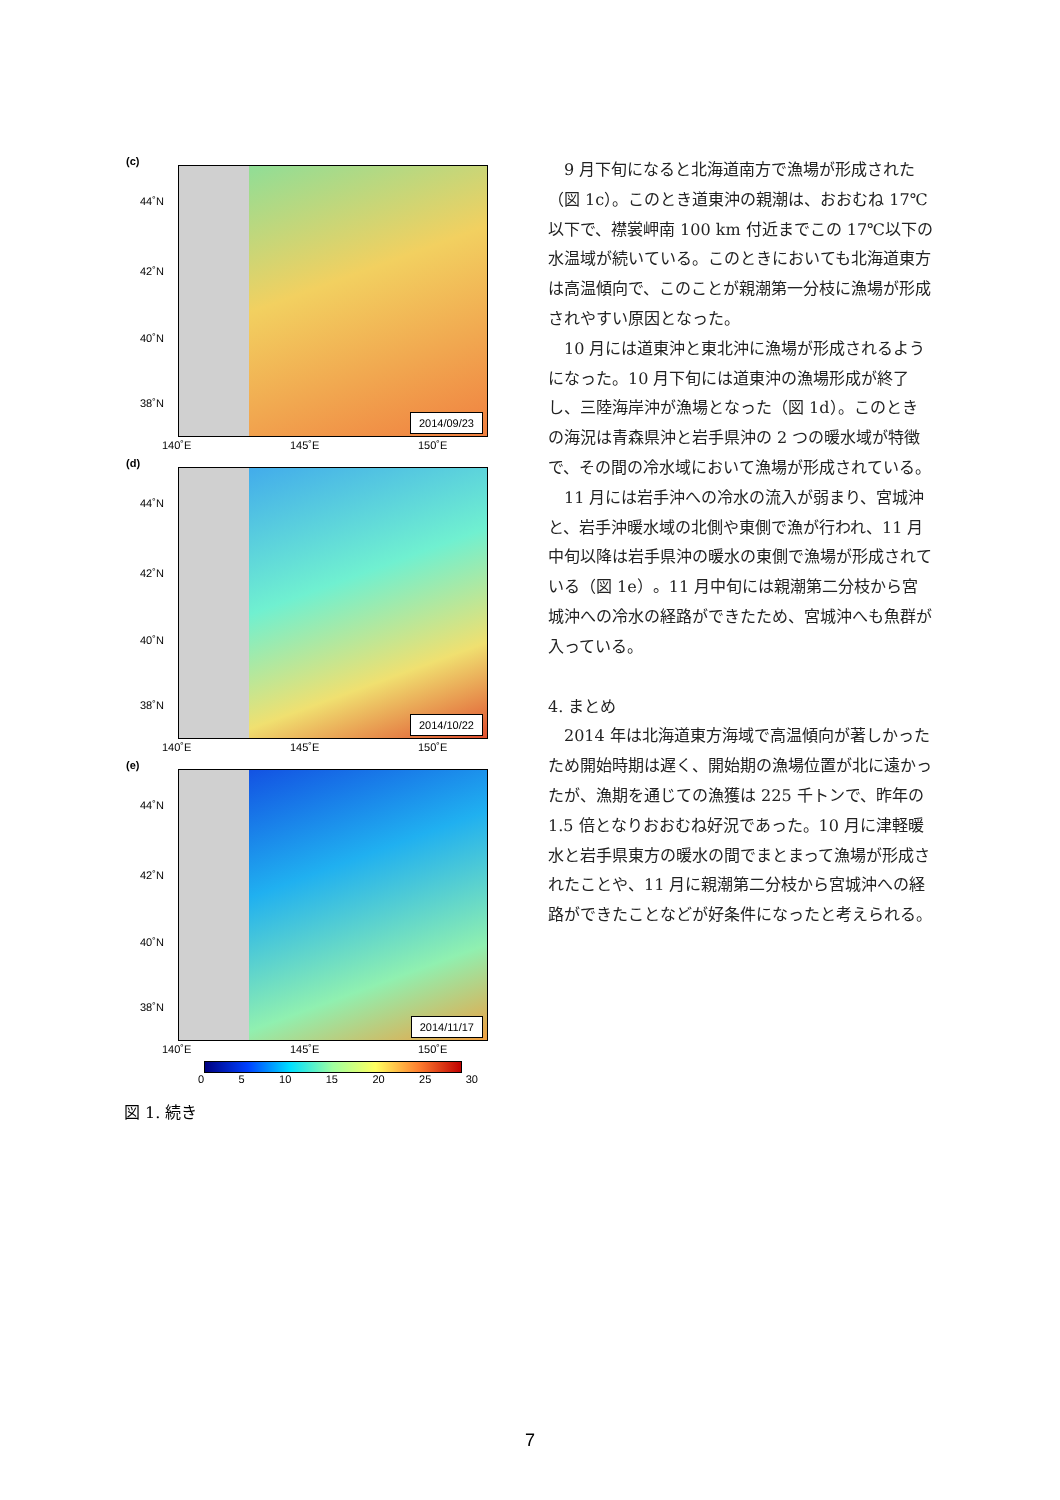(c)
2014/09/23
44˚N
42˚N
40˚N
38˚N
140˚E 145˚E 150˚E
(d)
2014/10/22
44˚N
42˚N
40˚N
38˚N
140˚E 145˚E 150˚E
(e)
2014/11/17
44˚N
42˚N
40˚N
38˚N
140˚E 145˚E 150˚E
0 5 10 15 20 25 30
図 1. 続き
9 月下旬になると北海道南方で漁場が形成された（図 1c）。このとき道東沖の親潮は、おおむね 17℃以下で、襟裳岬南 100 km 付近までこの 17℃以下の水温域が続いている。このときにおいても北海道東方は高温傾向で、このことが親潮第一分枝に漁場が形成されやすい原因となった。
10 月には道東沖と東北沖に漁場が形成されるようになった。10 月下旬には道東沖の漁場形成が終了し、三陸海岸沖が漁場となった（図 1d）。このときの海況は青森県沖と岩手県沖の 2 つの暖水域が特徴で、その間の冷水域において漁場が形成されている。
11 月には岩手沖への冷水の流入が弱まり、宮城沖と、岩手沖暖水域の北側や東側で漁が行われ、11 月中旬以降は岩手県沖の暖水の東側で漁場が形成されている（図 1e）。11 月中旬には親潮第二分枝から宮城沖への冷水の経路ができたため、宮城沖へも魚群が入っている。
4. まとめ
2014 年は北海道東方海域で高温傾向が著しかったため開始時期は遅く、開始期の漁場位置が北に遠かったが、漁期を通じての漁獲は 225 千トンで、昨年の 1.5 倍となりおおむね好況であった。10 月に津軽暖水と岩手県東方の暖水の間でまとまって漁場が形成されたことや、11 月に親潮第二分枝から宮城沖への経路ができたことなどが好条件になったと考えられる。
7